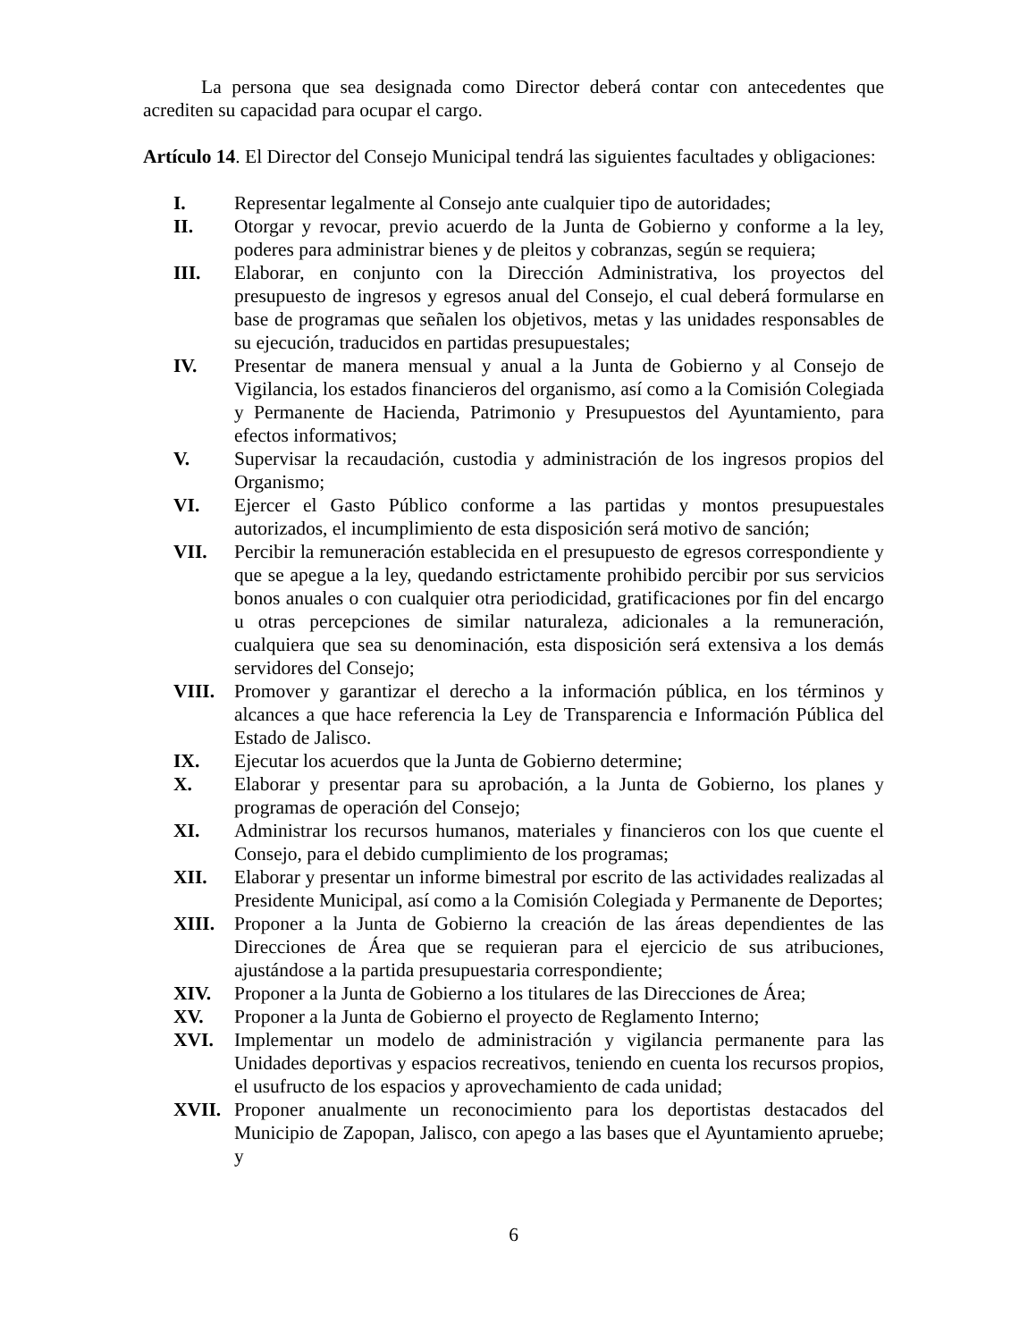La persona que sea designada como Director deberá contar con antecedentes que acrediten su capacidad para ocupar el cargo.
Artículo 14. El Director del Consejo Municipal tendrá las siguientes facultades y obligaciones:
I. Representar legalmente al Consejo ante cualquier tipo de autoridades;
II. Otorgar y revocar, previo acuerdo de la Junta de Gobierno y conforme a la ley, poderes para administrar bienes y de pleitos y cobranzas, según se requiera;
III. Elaborar, en conjunto con la Dirección Administrativa, los proyectos del presupuesto de ingresos y egresos anual del Consejo, el cual deberá formularse en base de programas que señalen los objetivos, metas y las unidades responsables de su ejecución, traducidos en partidas presupuestales;
IV. Presentar de manera mensual y anual a la Junta de Gobierno y al Consejo de Vigilancia, los estados financieros del organismo, así como a la Comisión Colegiada y Permanente de Hacienda, Patrimonio y Presupuestos del Ayuntamiento, para efectos informativos;
V. Supervisar la recaudación, custodia y administración de los ingresos propios del Organismo;
VI. Ejercer el Gasto Público conforme a las partidas y montos presupuestales autorizados, el incumplimiento de esta disposición será motivo de sanción;
VII. Percibir la remuneración establecida en el presupuesto de egresos correspondiente y que se apegue a la ley, quedando estrictamente prohibido percibir por sus servicios bonos anuales o con cualquier otra periodicidad, gratificaciones por fin del encargo u otras percepciones de similar naturaleza, adicionales a la remuneración, cualquiera que sea su denominación, esta disposición será extensiva a los demás servidores del Consejo;
VIII. Promover y garantizar el derecho a la información pública, en los términos y alcances a que hace referencia la Ley de Transparencia e Información Pública del Estado de Jalisco.
IX. Ejecutar los acuerdos que la Junta de Gobierno determine;
X. Elaborar y presentar para su aprobación, a la Junta de Gobierno, los planes y programas de operación del Consejo;
XI. Administrar los recursos humanos, materiales y financieros con los que cuente el Consejo, para el debido cumplimiento de los programas;
XII. Elaborar y presentar un informe bimestral por escrito de las actividades realizadas al Presidente Municipal, así como a la Comisión Colegiada y Permanente de Deportes;
XIII. Proponer a la Junta de Gobierno la creación de las áreas dependientes de las Direcciones de Área que se requieran para el ejercicio de sus atribuciones, ajustándose a la partida presupuestaria correspondiente;
XIV. Proponer a la Junta de Gobierno a los titulares de las Direcciones de Área;
XV. Proponer a la Junta de Gobierno el proyecto de Reglamento Interno;
XVI. Implementar un modelo de administración y vigilancia permanente para las Unidades deportivas y espacios recreativos, teniendo en cuenta los recursos propios, el usufructo de los espacios y aprovechamiento de cada unidad;
XVII. Proponer anualmente un reconocimiento para los deportistas destacados del Municipio de Zapopan, Jalisco, con apego a las bases que el Ayuntamiento apruebe; y
6